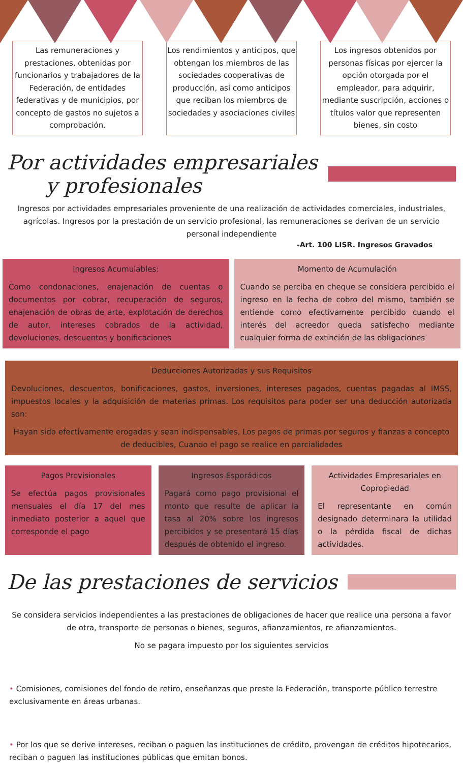Las remuneraciones y prestaciones, obtenidas por funcionarios y trabajadores de la Federación, de entidades federativas y de municipios, por concepto de gastos no sujetos a comprobación.
Los rendimientos y anticipos, que obtengan los miembros de las sociedades cooperativas de producción, así como anticipos que reciban los miembros de sociedades y asociaciones civiles
Los ingresos obtenidos por personas físicas por ejercer la opción otorgada por el empleador, para adquirir, mediante suscripción, acciones o títulos valor que representen bienes, sin costo
Por actividades empresariales
y profesionales
Ingresos por actividades empresariales proveniente de una realización de actividades comerciales, industriales, agrícolas. Ingresos por la prestación de un servicio profesional, las remuneraciones se derivan de un servicio personal independiente
-Art. 100 LISR. Ingresos Gravados
Ingresos Acumulables:
Como condonaciones, enajenación de cuentas o documentos por cobrar, recuperación de seguros, enajenación de obras de arte, explotación de derechos de autor, intereses cobrados de la actividad, devoluciones, descuentos y bonificaciones
Momento de Acumulación
Cuando se perciba en cheque se considera percibido el ingreso en la fecha de cobro del mismo, también se entiende como efectivamente percibido cuando el interés del acreedor queda satisfecho mediante cualquier forma de extinción de las obligaciones
Deducciones Autorizadas y sus Requisitos
Devoluciones, descuentos, bonificaciones, gastos, inversiones, intereses pagados, cuentas pagadas al IMSS, impuestos locales y la adquisición de materias primas. Los requisitos para poder ser una deducción autorizada son:
Hayan sido efectivamente erogadas y sean indispensables, Los pagos de primas por seguros y fianzas a concepto de deducibles, Cuando el pago se realice en parcialidades
Pagos Provisionales
Se efectúa pagos provisionales mensuales el día 17 del mes inmediato posterior a aquel que corresponde el pago
Ingresos Esporádicos
Pagará como pago provisional el monto que resulte de aplicar la tasa al 20% sobre los ingresos percibidos y se presentará 15 días después de obtenido el ingreso.
Actividades Empresariales en Copropiedad
El representante en común designado determinara la utilidad o la pérdida fiscal de dichas actividades.
De las prestaciones de servicios
Se considera servicios independientes a las prestaciones de obligaciones de hacer que realice una persona a favor de otra, transporte de personas o bienes, seguros, afianzamientos, re afianzamientos.
No se pagara impuesto por los siguientes servicios
• Comisiones, comisiones del fondo de retiro, enseñanzas que preste la Federación, transporte público terrestre exclusivamente en áreas urbanas.
• Por los que se derive intereses, reciban o paguen las instituciones de crédito, provengan de créditos hipotecarios, reciban o paguen las instituciones públicas que emitan bonos.